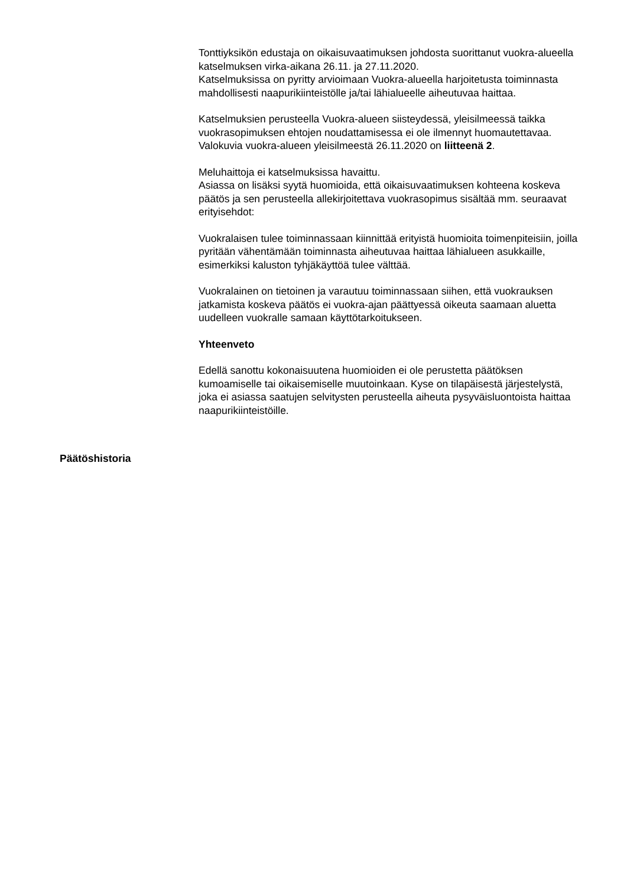Tonttiyksikön edustaja on oikaisuvaatimuksen johdosta suorittanut vuokra-alueella katselmuksen virka-aikana 26.11. ja 27.11.2020.
Katselmuksissa on pyritty arvioimaan Vuokra-alueella harjoitetusta toiminnasta mahdollisesti naapurikiinteistölle ja/tai lähialueelle aiheutuvaa haittaa.
Katselmuksien perusteella Vuokra-alueen siisteydessä, yleisilmeessä taikka vuokrasopimuksen ehtojen noudattamisessa ei ole ilmennyt huomautettavaa. Valokuvia vuokra-alueen yleisilmeestä 26.11.2020 on liitteenä 2.
Meluhaittoja ei katselmuksissa havaittu.
Asiassa on lisäksi syytä huomioida, että oikaisuvaatimuksen kohteena koskeva päätös ja sen perusteella allekirjoitettava vuokrasopimus sisältää mm. seuraavat erityisehdot:
Vuokralaisen tulee toiminnassaan kiinnittää erityistä huomioita toimenpiteisiin, joilla pyritään vähentämään toiminnasta aiheutuvaa haittaa lähialueen asukkaille, esimerkiksi kaluston tyhjäkäyttöä tulee välttää.
Vuokralainen on tietoinen ja varautuu toiminnassaan siihen, että vuokrauksen jatkamista koskeva päätös ei vuokra-ajan päättyessä oikeuta saamaan aluetta uudelleen vuokralle samaan käyttötarkoitukseen.
Yhteenveto
Edellä sanottu kokonaisuutena huomioiden ei ole perustetta päätöksen kumoamiselle tai oikaisemiselle muutoinkaan. Kyse on tilapäisestä järjestelystä, joka ei asiassa saatujen selvitysten perusteella aiheuta pysyväisluontoista haittaa naapurikiinteistöille.
Päätöshistoria